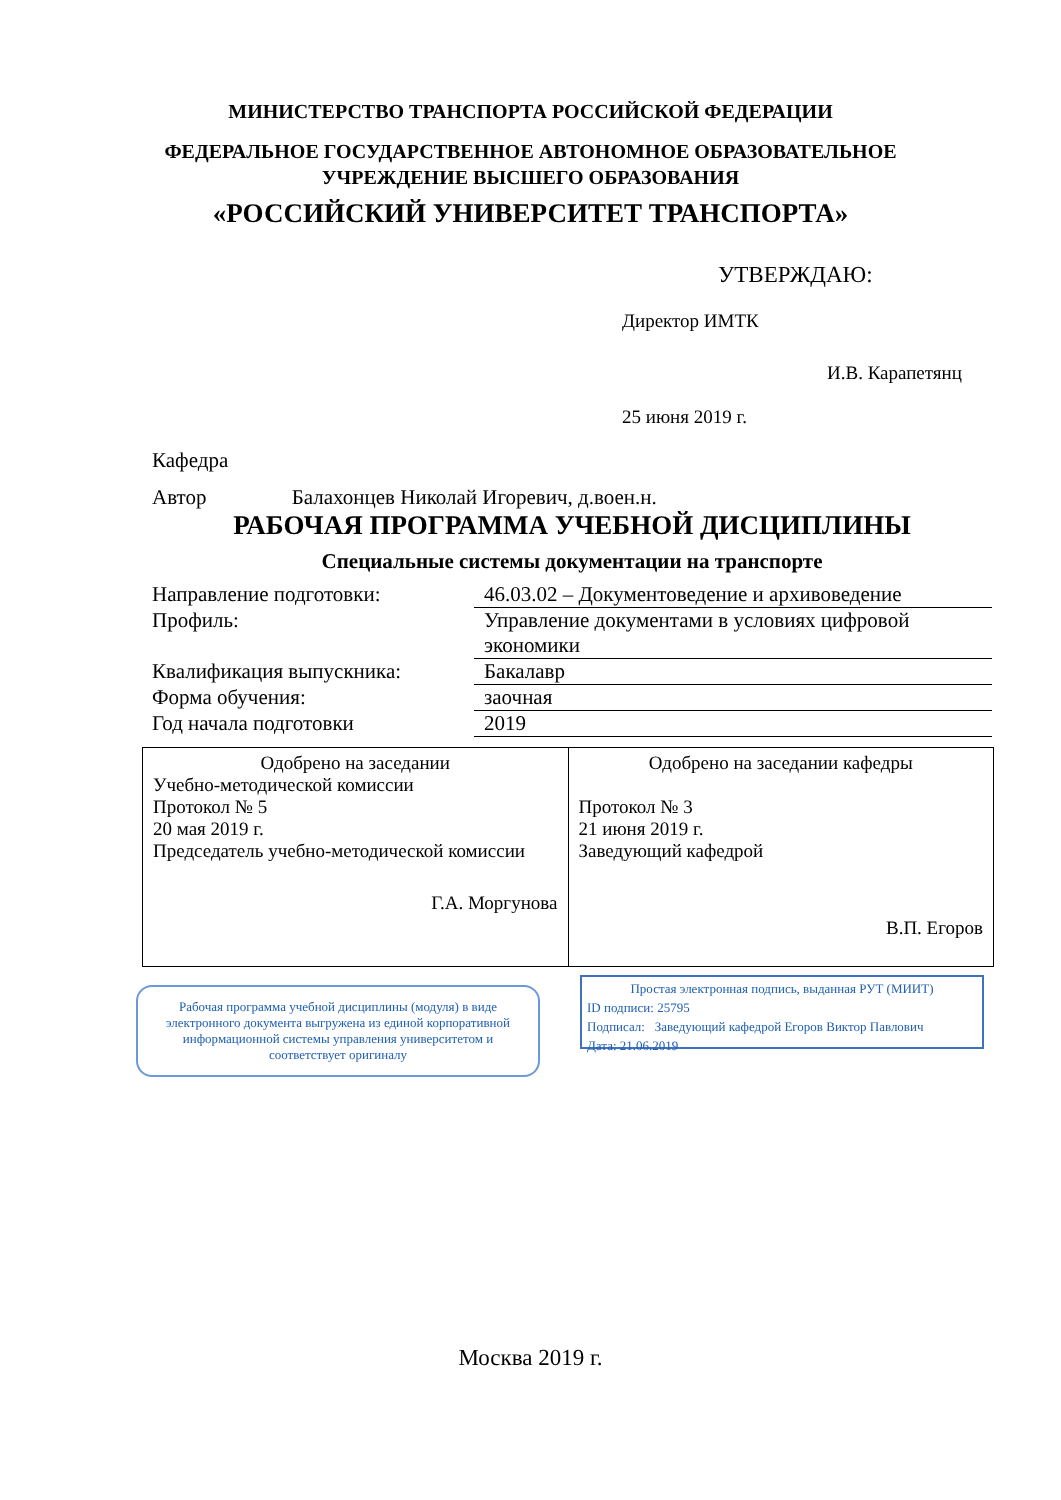МИНИСТЕРСТВО ТРАНСПОРТА РОССИЙСКОЙ ФЕДЕРАЦИИ
ФЕДЕРАЛЬНОЕ ГОСУДАРСТВЕННОЕ АВТОНОМНОЕ ОБРАЗОВАТЕЛЬНОЕ
УЧРЕЖДЕНИЕ ВЫСШЕГО ОБРАЗОВАНИЯ
«РОССИЙСКИЙ УНИВЕРСИТЕТ ТРАНСПОРТА»
УТВЕРЖДАЮ:
Директор ИМТК
И.В. Карапетянц
25 июня 2019 г.
Кафедра
Автор Балахонцев Николай Игоревич, д.воен.н.
РАБОЧАЯ ПРОГРАММА УЧЕБНОЙ ДИСЦИПЛИНЫ
Специальные системы документации на транспорте
| Направление подготовки: | 46.03.02 – Документоведение и архивоведение |
| Профиль: | Управление документами в условиях цифровой экономики |
| Квалификация выпускника: | Бакалавр |
| Форма обучения: | заочная |
| Год начала подготовки | 2019 |
| Одобрено на заседании Учебно-методической комиссии Протокол № 5 20 мая 2019 г. Председатель учебно-методической комиссии Г.А. Моргунова | Одобрено на заседании кафедры Протокол № 3 21 июня 2019 г. Заведующий кафедрой В.П. Егоров |
Рабочая программа учебной дисциплины (модуля) в виде электронного документа выгружена из единой корпоративной информационной системы управления университетом и соответствует оригиналу
Простая электронная подпись, выданная РУТ (МИИТ)
ID подписи: 25795
Подписал: Заведующий кафедрой Егоров Виктор Павлович
Дата: 21.06.2019
Москва 2019 г.